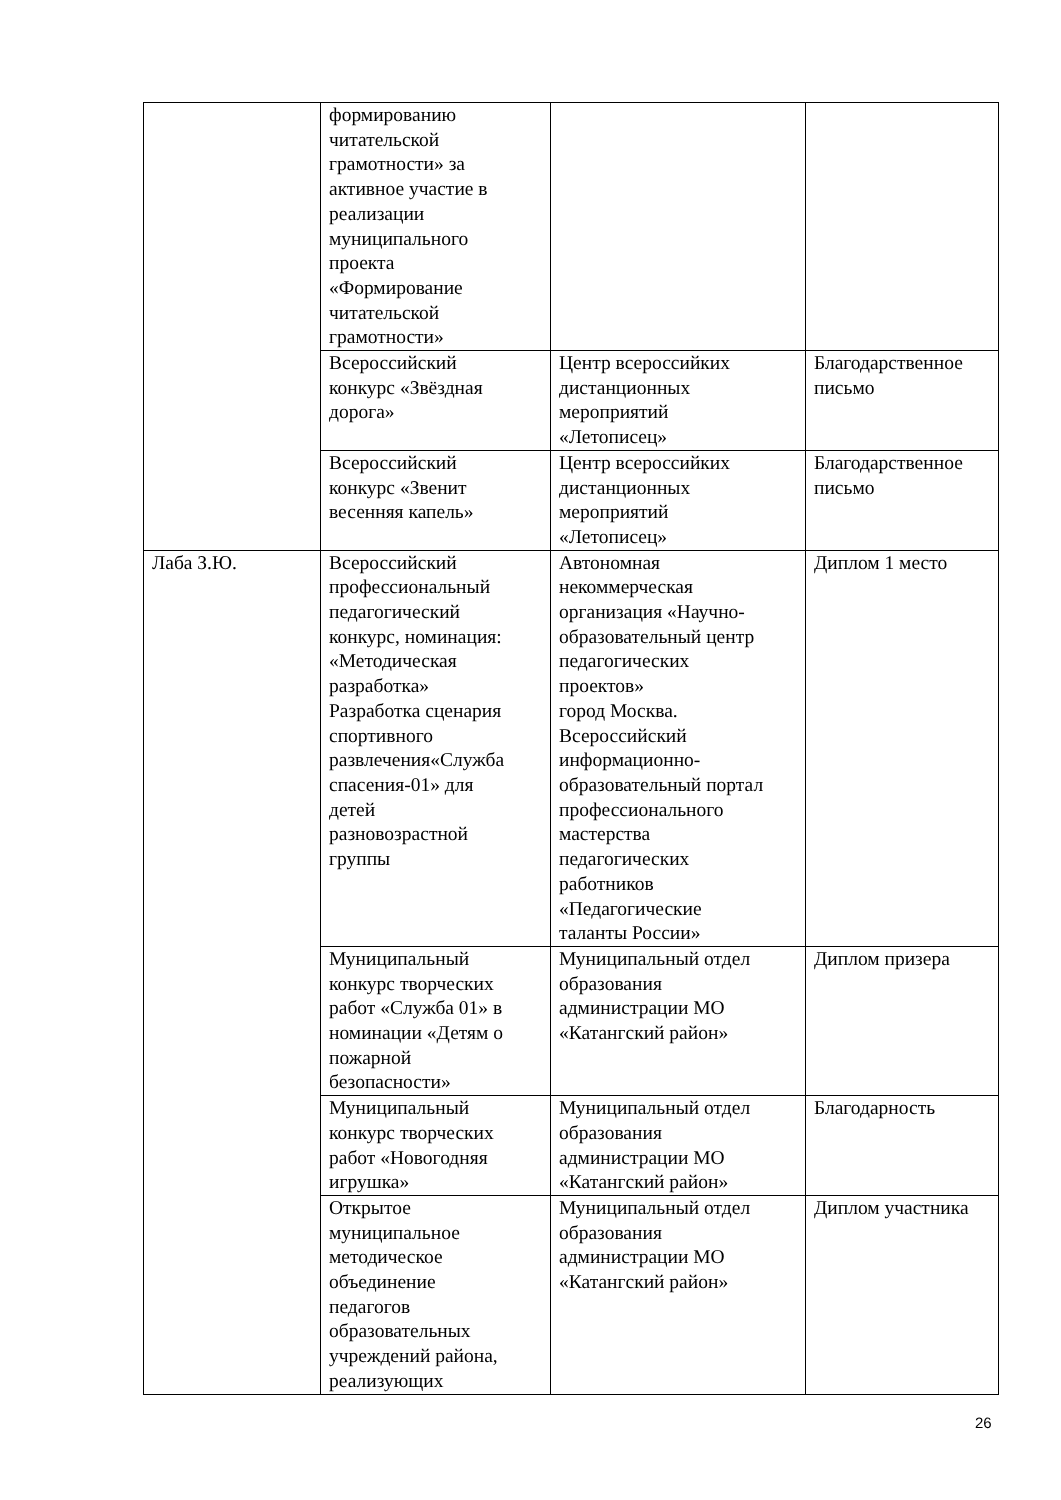| | формированию читательской грамотности» за активное участие в реализации муниципального проекта «Формирование читательской грамотности» | | |
| | Всероссийский конкурс «Звёздная дорога» | Центр всероссийких дистанционных мероприятий «Летописец» | Благодарственное письмо |
| | Всероссийский конкурс «Звенит весенняя капель» | Центр всероссийких дистанционных мероприятий «Летописец» | Благодарственное письмо |
| Лаба З.Ю. | Всероссийский профессиональный педагогический конкурс, номинация: «Методическая разработка» Разработка сценария спортивного развлечения«Служба спасения-01» для детей разновозрастной группы | Автономная некоммерческая организация «Научно- образовательный центр педагогических проектов» город Москва. Всероссийский информационно- образовательный портал профессионального мастерства педагогических работников «Педагогические таланты России» | Диплом 1 место |
| | Муниципальный конкурс творческих работ «Служба 01» в номинации «Детям о пожарной безопасности» | Муниципальный отдел образования администрации МО «Катангский район» | Диплом призера |
| | Муниципальный конкурс творческих работ «Новогодняя игрушка» | Муниципальный отдел образования администрации МО «Катангский район» | Благодарность |
| | Открытое муниципальное методическое объединение педагогов образовательных учреждений района, реализующих | Муниципальный отдел образования администрации МО «Катангский район» | Диплом участника |
26